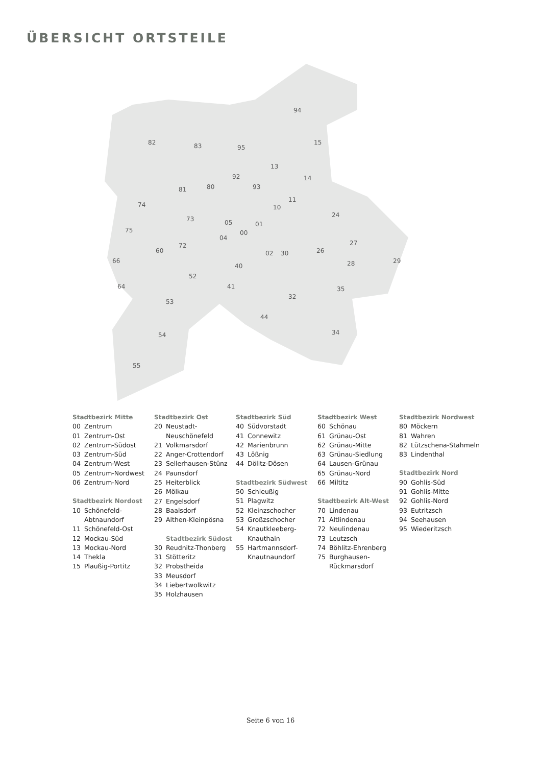ÜBERSICHT ORTSTEILE
94
82
83
95
15
13
14
92
93
81
80
74
73
05
01
10
11
24
27
29
75
72
00
04
02
30
26
28
66
60
40
52
64
53
41
32
35
44
34
54
55
Stadtbezirk Mitte
00 Zentrum
01 Zentrum-Ost
02 Zentrum-Südost
03 Zentrum-Süd
04 Zentrum-West
05 Zentrum-Nordwest
06 Zentrum-Nord
Stadtbezirk Nordost
10 Schönefeld-
Abtnaundorf
11 Schönefeld-Ost
12 Mockau-Süd
13 Mockau-Nord
14 Thekla
15 Plaußig-Portitz
Stadtbezirk Ost
20 Neustadt-
Neuschönefeld
21 Volkmarsdorf
22 Anger-Crottendorf
23 Sellerhausen-Stünz
24 Paunsdorf
25 Heiterblick
26 Mölkau
27 Engelsdorf
28 Baalsdorf
29 Althen-Kleinpösna
Stadtbezirk Südost
30 Reudnitz-Thonberg
31 Stötteritz
32 Probstheida
33 Meusdorf
34 Liebertwolkwitz
35 Holzhausen
Stadtbezirk Süd
40 Südvorstadt
41 Connewitz
42 Marienbrunn
43 Lößnig
44 Dölitz-Dösen
Stadtbezirk Südwest
50 Schleußig
51 Plagwitz
52 Kleinzschocher
53 Großzschocher
54 Knautkleeberg-
Knauthain
55 Hartmannsdorf-
Knautnaundorf
Stadtbezirk West
60 Schönau
61 Grünau-Ost
62 Grünau-Mitte
63 Grünau-Siedlung
64 Lausen-Grünau
65 Grünau-Nord
66 Miltitz
Stadtbezirk Alt-West
70 Lindenau
71 Altlindenau
72 Neulindenau
73 Leutzsch
74 Böhlitz-Ehrenberg
75 Burghausen-
Rückmarsdorf
Stadtbezirk Nordwest
80 Möckern
81 Wahren
82 Lützschena-Stahmeln
83 Lindenthal
Stadtbezirk Nord
90 Gohlis-Süd
91 Gohlis-Mitte
92 Gohlis-Nord
93 Eutritzsch
94 Seehausen
95 Wiederitzsch
Seite 6 von 16